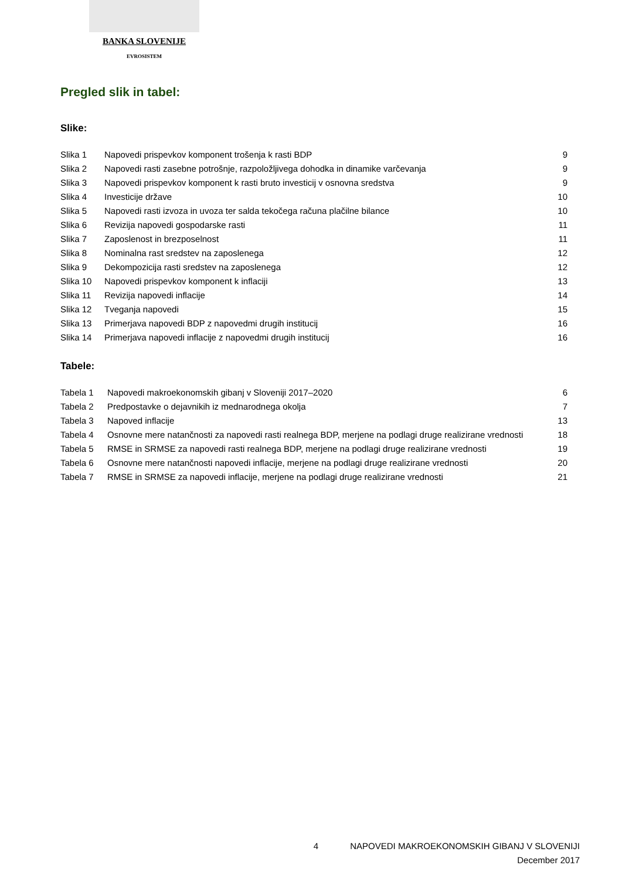BANKA SLOVENIJE
EVROSISTEM
Pregled slik in tabel:
Slike:
| Slika 1 | Napovedi prispevkov komponent trošenja k rasti BDP | 9 |
| Slika 2 | Napovedi rasti zasebne potrošnje, razpoložljivega dohodka in dinamike varčevanja | 9 |
| Slika 3 | Napovedi prispevkov komponent k rasti bruto investicij v osnovna sredstva | 9 |
| Slika 4 | Investicije države | 10 |
| Slika 5 | Napovedi rasti izvoza in uvoza ter salda tekočega računa plačilne bilance | 10 |
| Slika 6 | Revizija napovedi gospodarske rasti | 11 |
| Slika 7 | Zaposlenost in brezposelnost | 11 |
| Slika 8 | Nominalna rast sredstev na zaposlenega | 12 |
| Slika 9 | Dekompozicija rasti sredstev na zaposlenega | 12 |
| Slika 10 | Napovedi prispevkov komponent k inflaciji | 13 |
| Slika 11 | Revizija napovedi inflacije | 14 |
| Slika 12 | Tveganja napovedi | 15 |
| Slika 13 | Primerjava napovedi BDP z napovedmi drugih institucij | 16 |
| Slika 14 | Primerjava napovedi inflacije z napovedmi drugih institucij | 16 |
Tabele:
| Tabela 1 | Napovedi makroekonomskih gibanj v Sloveniji 2017–2020 | 6 |
| Tabela 2 | Predpostavke o dejavnikih iz mednarodnega okolja | 7 |
| Tabela 3 | Napoved inflacije | 13 |
| Tabela 4 | Osnovne mere natančnosti za napovedi rasti realnega BDP, merjene na podlagi druge realizirane vrednosti | 18 |
| Tabela 5 | RMSE in SRMSE za napovedi rasti realnega BDP, merjene na podlagi druge realizirane vrednosti | 19 |
| Tabela 6 | Osnovne mere natančnosti napovedi inflacije, merjene na podlagi druge realizirane vrednosti | 20 |
| Tabela 7 | RMSE in SRMSE za napovedi inflacije, merjene na podlagi druge realizirane vrednosti | 21 |
4 NAPOVEDI MAKROEKONOMSKIH GIBANJ V SLOVENIJI
December 2017